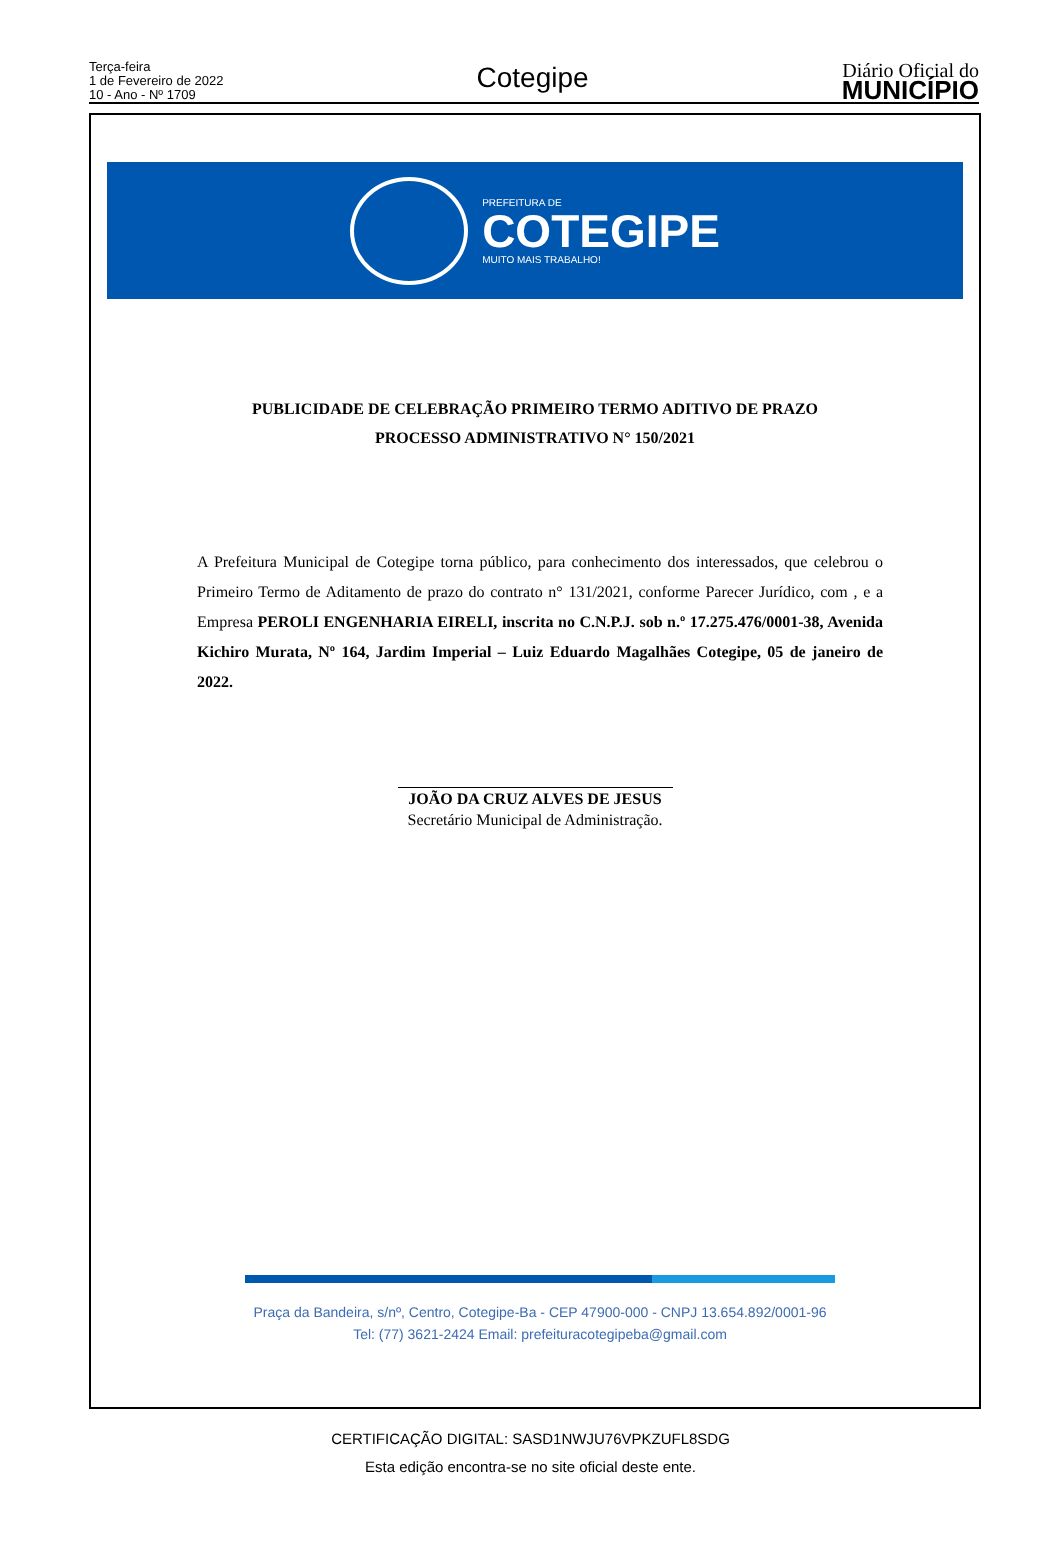Terça-feira
1 de Fevereiro de 2022
10 - Ano - Nº 1709
Cotegipe
Diário Oficial do
MUNICÍPIO
PREFEITURA DE
COTEGIPE
MUITO MAIS TRABALHO!
PUBLICIDADE DE CELEBRAÇÃO PRIMEIRO TERMO ADITIVO DE PRAZO
PROCESSO ADMINISTRATIVO N° 150/2021
A Prefeitura Municipal de Cotegipe torna público, para conhecimento dos interessados, que celebrou o Primeiro Termo de Aditamento de prazo do contrato n° 131/2021, conforme Parecer Jurídico, com , e a Empresa PEROLI ENGENHARIA EIRELI, inscrita no C.N.P.J. sob n.º 17.275.476/0001-38, Avenida Kichiro Murata, Nº 164, Jardim Imperial – Luiz Eduardo Magalhães Cotegipe, 05 de janeiro de 2022.
JOÃO DA CRUZ ALVES DE JESUS
Secretário Municipal de Administração.
Praça da Bandeira, s/nº, Centro, Cotegipe-Ba - CEP 47900-000 - CNPJ 13.654.892/0001-96
Tel: (77) 3621-2424 Email: prefeituracotegipeba@gmail.com
CERTIFICAÇÃO DIGITAL: SASD1NWJU76VPKZUFL8SDG
Esta edição encontra-se no site oficial deste ente.